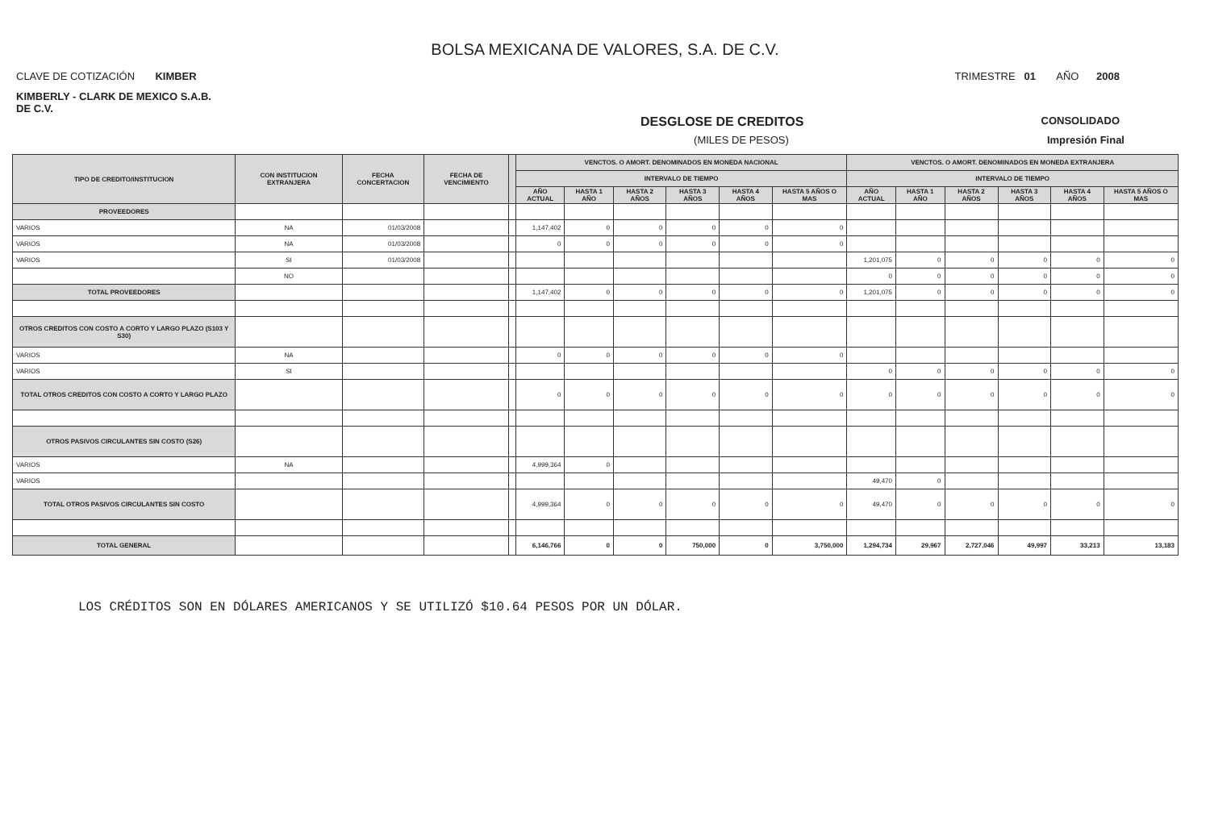BOLSA MEXICANA DE VALORES, S.A. DE C.V.
CLAVE DE COTIZACIÓN KIMBER TRIMESTRE 01 AÑO 2008
KIMBERLY - CLARK DE MEXICO S.A.B.
DE C.V.
DESGLOSE DE CREDITOS CONSOLIDADO
(MILES DE PESOS) Impresión Final
| TIPO DE CREDITO/INSTITUCION | CON INSTITUCION EXTRANJERA | FECHA CONCERTACION | FECHA DE VENCIMIENTO | | VENCTOS. O AMORT. DENOMINADOS EN MONEDA NACIONAL | | | | | | VENCTOS. O AMORT. DENOMINADOS EN MONEDA EXTRANJERA | | | | | |
| --- | --- | --- | --- | --- | --- | --- | --- | --- | --- | --- | --- | --- | --- | --- | --- | --- |
| | | | | | INTERVALO DE TIEMPO | | | | | | INTERVALO DE TIEMPO | | | | | |
| | | | | | AÑO ACTUAL | HASTA 1 AÑO | HASTA 2 AÑOS | HASTA 3 AÑOS | HASTA 4 AÑOS | HASTA 5 AÑOS O MAS | AÑO ACTUAL | HASTA 1 AÑO | HASTA 2 AÑOS | HASTA 3 AÑOS | HASTA 4 AÑOS | HASTA 5 AÑOS O MAS |
| PROVEEDORES | | | | | | | | | | | | | | | | |
| VARIOS | NA | 01/03/2008 | | | 1,147,402 | 0 | 0 | 0 | 0 | 0 | | | | | | |
| VARIOS | NA | 01/03/2008 | | | 0 | 0 | 0 | 0 | 0 | 0 | | | | | | |
| VARIOS | SI | 01/03/2008 | | | | | | | | | 1,201,075 | 0 | 0 | 0 | 0 | 0 |
| | NO | | | | | | | | | | 0 | 0 | 0 | 0 | 0 | 0 |
| TOTAL PROVEEDORES | | | | | 1,147,402 | 0 | 0 | 0 | 0 | 0 | 1,201,075 | 0 | 0 | 0 | 0 | 0 |
| OTROS CREDITOS CON COSTO A CORTO Y LARGO PLAZO (S103 Y S30) | | | | | | | | | | | | | | | | |
| VARIOS | NA | | | | 0 | 0 | 0 | 0 | 0 | 0 | | | | | | |
| VARIOS | SI | | | | | | | | | | 0 | 0 | 0 | 0 | 0 | 0 |
| TOTAL OTROS CREDITOS CON COSTO A CORTO Y LARGO PLAZO | | | | | 0 | 0 | 0 | 0 | 0 | 0 | 0 | 0 | 0 | 0 | 0 | 0 |
| OTROS PASIVOS CIRCULANTES SIN COSTO (S26) | | | | | | | | | | | | | | | | |
| VARIOS | NA | | | | 4,999,364 | 0 | | | | | | | | | | |
| VARIOS | | | | | | | | | | | 49,470 | 0 | | | | |
| TOTAL OTROS PASIVOS CIRCULANTES SIN COSTO | | | | | 4,999,364 | 0 | 0 | 0 | 0 | 0 | 49,470 | 0 | 0 | 0 | 0 | 0 |
| TOTAL GENERAL | | | | | 6,146,766 | 0 | 0 | 750,000 | 0 | 3,750,000 | 1,294,734 | 29,967 | 2,727,046 | 49,997 | 33,213 | 13,183 |
LOS CRÉDITOS SON EN DÓLARES AMERICANOS Y SE UTILIZÓ $10.64 PESOS POR UN DÓLAR.